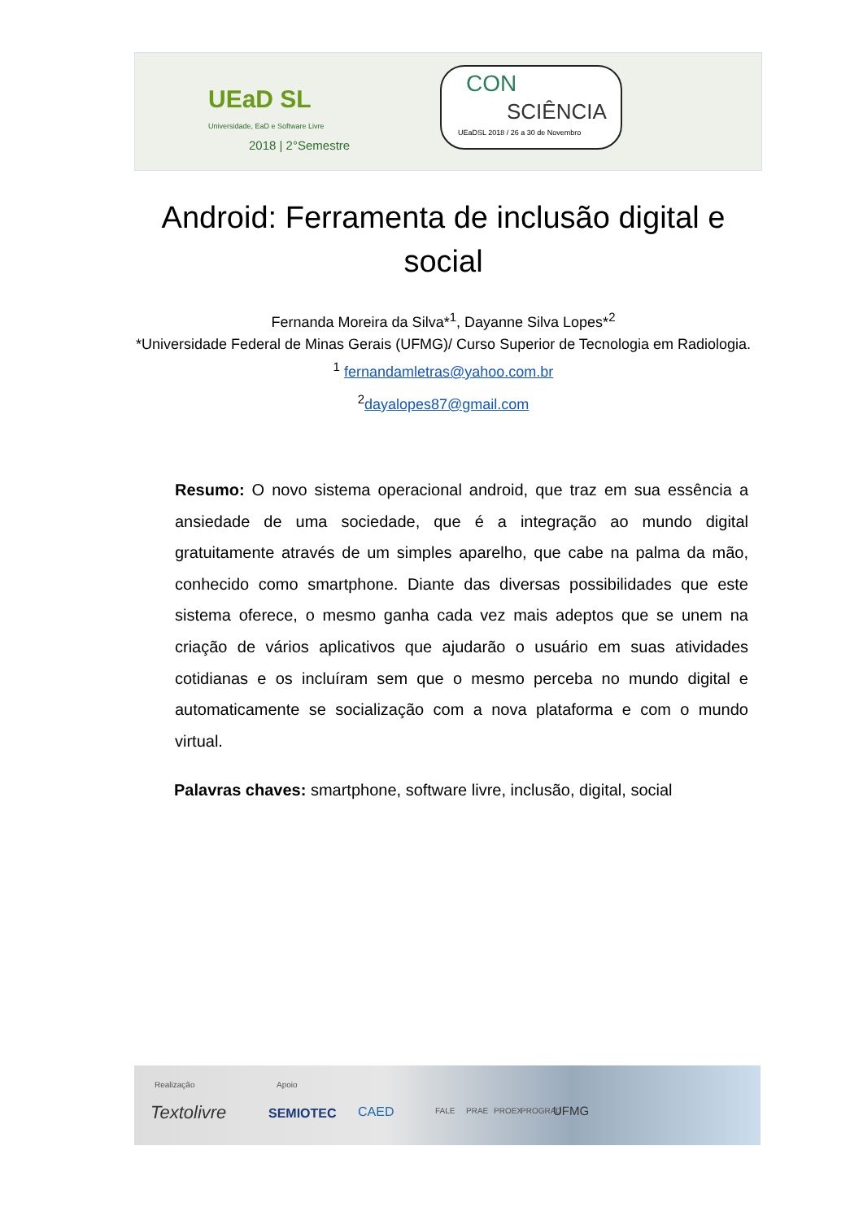UEaD SL
Universidade, EaD e Software Livre
2018 | 2°Semestre
CON
SCIÊNCIA
UEaDSL 2018 / 26 a 30 de Novembro
Android: Ferramenta de inclusão digital e social
Fernanda Moreira da Silva*<sup>1</sup>, Dayanne Silva Lopes*<sup>2</sup>
*Universidade Federal de Minas Gerais (UFMG)/ Curso Superior de Tecnologia em Radiologia.
<sup>1</sup> fernandamletras@yahoo.com.br
<sup>2</sup> dayalopes87@gmail.com
Resumo: O novo sistema operacional android, que traz em sua essência a ansiedade de uma sociedade, que é a integração ao mundo digital gratuitamente através de um simples aparelho, que cabe na palma da mão, conhecido como smartphone. Diante das diversas possibilidades que este sistema oferece, o mesmo ganha cada vez mais adeptos que se unem na criação de vários aplicativos que ajudarão o usuário em suas atividades cotidianas e os incluíram sem que o mesmo perceba no mundo digital e automaticamente se socialização com a nova plataforma e com o mundo virtual.
Palavras chaves: smartphone, software livre, inclusão, digital, social
Realização Apoio
Textolivre SEMIOTEC CAED FALE PRAE PROEX PROGRAD UFMG